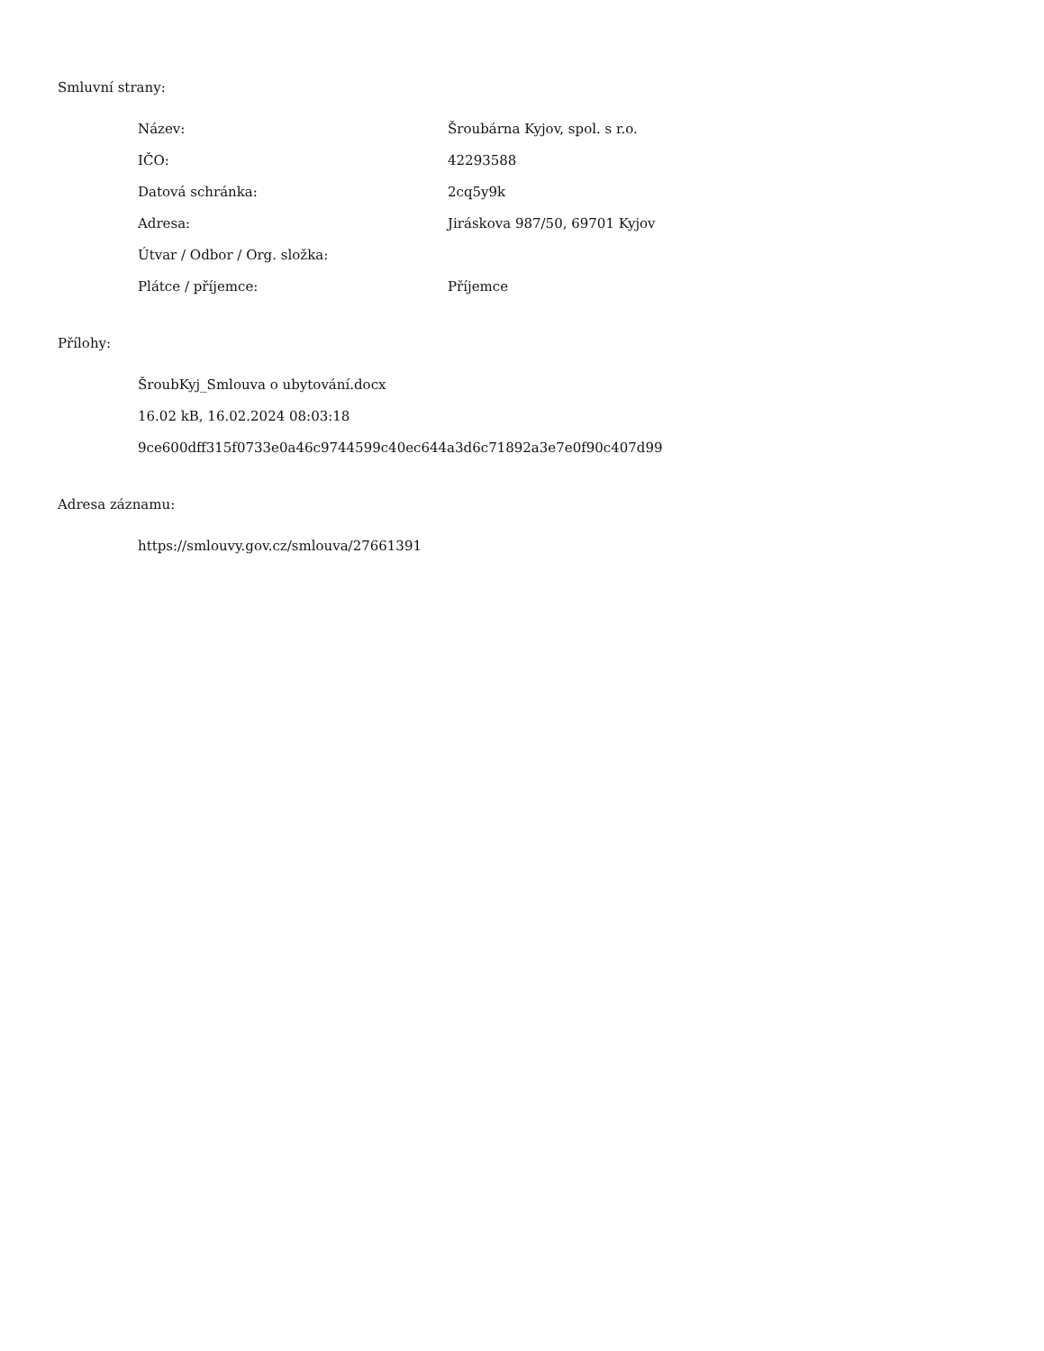Smluvní strany:
| Název: | Šroubárna Kyjov, spol. s r.o. |
| IČO: | 42293588 |
| Datová schránka: | 2cq5y9k |
| Adresa: | Jiráskova 987/50, 69701 Kyjov |
| Útvar / Odbor / Org. složka: | |
| Plátce / příjemce: | Příjemce |
Přílohy:
ŠroubKyj_Smlouva o ubytování.docx
16.02 kB, 16.02.2024 08:03:18
9ce600dff315f0733e0a46c9744599c40ec644a3d6c71892a3e7e0f90c407d99
Adresa záznamu:
https://smlouvy.gov.cz/smlouva/27661391